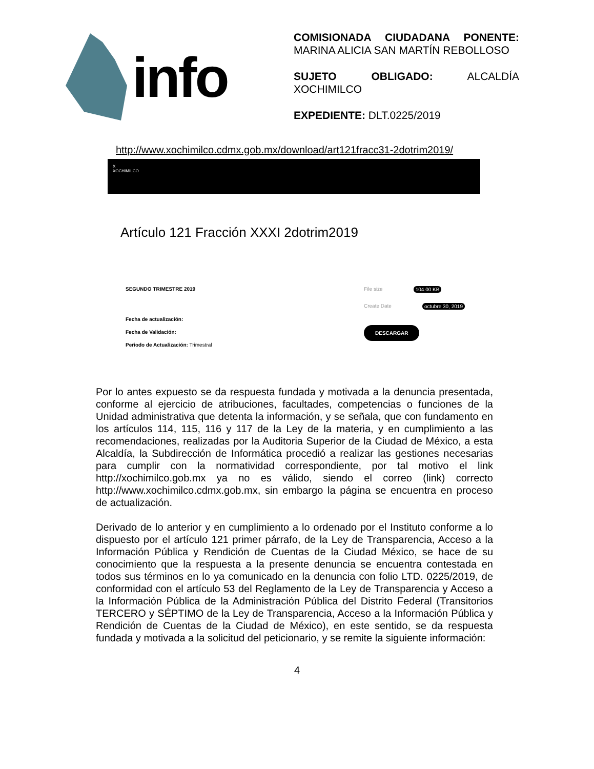info
COMISIONADA CIUDADANA PONENTE: MARINA ALICIA SAN MARTÍN REBOLLOSO
SUJETO OBLIGADO: ALCALDÍA XOCHIMILCO
EXPEDIENTE: DLT.0225/2019
http://www.xochimilco.cdmx.gob.mx/download/art121fracc31-2dotrim2019/
X
XOCHIMILCO
Artículo 121 Fracción XXXI 2dotrim2019
SEGUNDO TRIMESTRE 2019
Fecha de actualización:
Fecha de Validación:
Periodo de Actualización: Trimestral
File size 104.00 KB
Create Date octubre 30, 2019
DESCARGAR
Por lo antes expuesto se da respuesta fundada y motivada a la denuncia presentada, conforme al ejercicio de atribuciones, facultades, competencias o funciones de la Unidad administrativa que detenta la información, y se señala, que con fundamento en los artículos 114, 115, 116 y 117 de la Ley de la materia, y en cumplimiento a las recomendaciones, realizadas por la Auditoria Superior de la Ciudad de México, a esta Alcaldía, la Subdirección de Informática procedió a realizar las gestiones necesarias para cumplir con la normatividad correspondiente, por tal motivo el link http://xochimilco.gob.mx ya no es válido, siendo el correo (link) correcto http://www.xochimilco.cdmx.gob.mx, sin embargo la página se encuentra en proceso de actualización.
Derivado de lo anterior y en cumplimiento a lo ordenado por el Instituto conforme a lo dispuesto por el artículo 121 primer párrafo, de la Ley de Transparencia, Acceso a la Información Pública y Rendición de Cuentas de la Ciudad México, se hace de su conocimiento que la respuesta a la presente denuncia se encuentra contestada en todos sus términos en lo ya comunicado en la denuncia con folio LTD. 0225/2019, de conformidad con el artículo 53 del Reglamento de la Ley de Transparencia y Acceso a la Información Pública de la Administración Pública del Distrito Federal (Transitorios TERCERO y SÉPTIMO de la Ley de Transparencia, Acceso a la Información Pública y Rendición de Cuentas de la Ciudad de México), en este sentido, se da respuesta fundada y motivada a la solicitud del peticionario, y se remite la siguiente información:
4